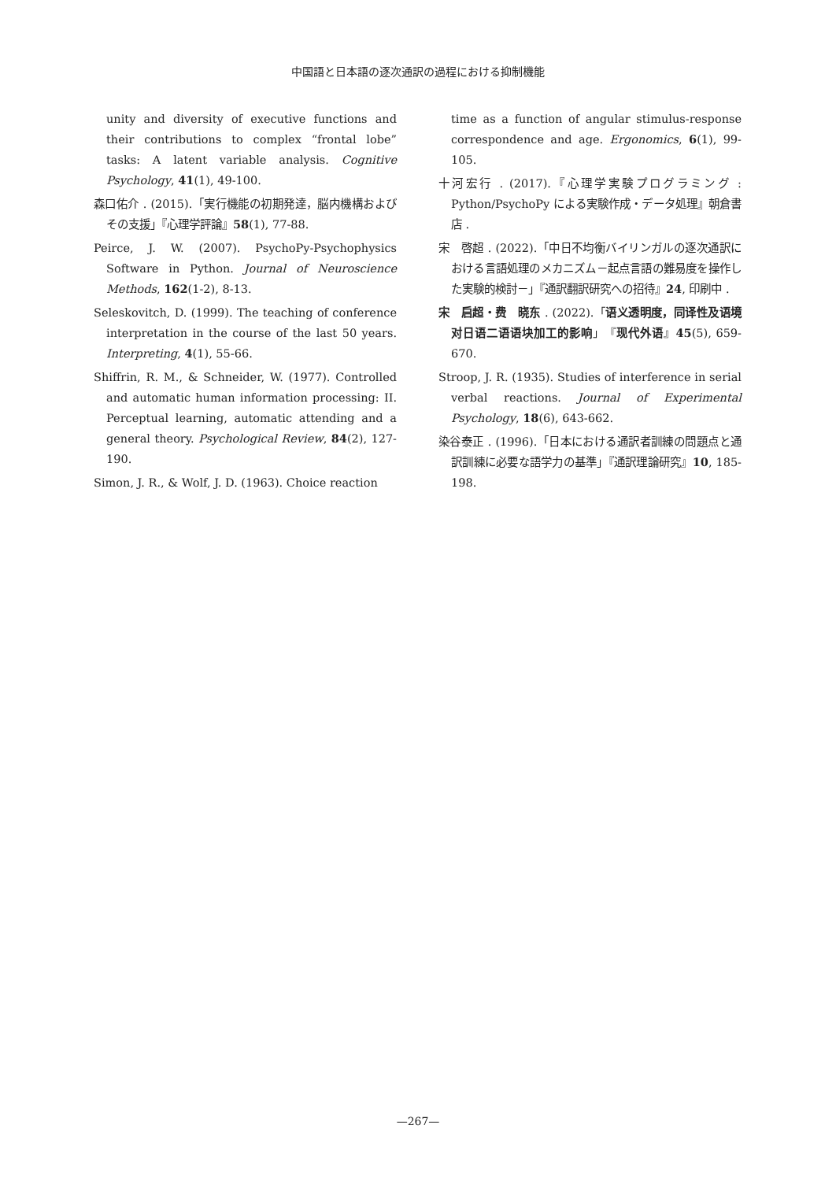中国語と日本語の逐次通訳の過程における抑制機能
unity and diversity of executive functions and their contributions to complex “frontal lobe” tasks: A latent variable analysis. Cognitive Psychology, 41(1), 49-100.
森口佑介 . (2015).「実行機能の初期発達，脳内機構およびその支援」『心理学評論』58(1), 77-88.
Peirce, J. W. (2007). PsychoPy-Psychophysics Software in Python. Journal of Neuroscience Methods, 162(1-2), 8-13.
Seleskovitch, D. (1999). The teaching of conference interpretation in the course of the last 50 years. Interpreting, 4(1), 55-66.
Shiffrin, R. M., & Schneider, W. (1977). Controlled and automatic human information processing: II. Perceptual learning, automatic attending and a general theory. Psychological Review, 84(2), 127-190.
Simon, J. R., & Wolf, J. D. (1963). Choice reaction
time as a function of angular stimulus-response correspondence and age. Ergonomics, 6(1), 99-105.
十河宏行 . (2017).『心理学実験プログラミング : Python/PsychoPy による実験作成・データ処理』朝倉書店 .
宋　啓超 . (2022).「中日不均衡バイリンガルの逐次通訳における言語処理のメカニズム－起点言語の難易度を操作した実験的検討－」『通訳翻訳研究への招待』24, 印刷中 .
宋　启超・费　晓东 . (2022).「语义透明度，同译性及语境对日语二语语块加工的影响」『现代外语』45(5), 659-670.
Stroop, J. R. (1935). Studies of interference in serial verbal reactions. Journal of Experimental Psychology, 18(6), 643-662.
染谷泰正 . (1996).「日本における通訳者訓練の問題点と通訳訓練に必要な語学力の基準」『通訳理論研究』10, 185-198.
—267—